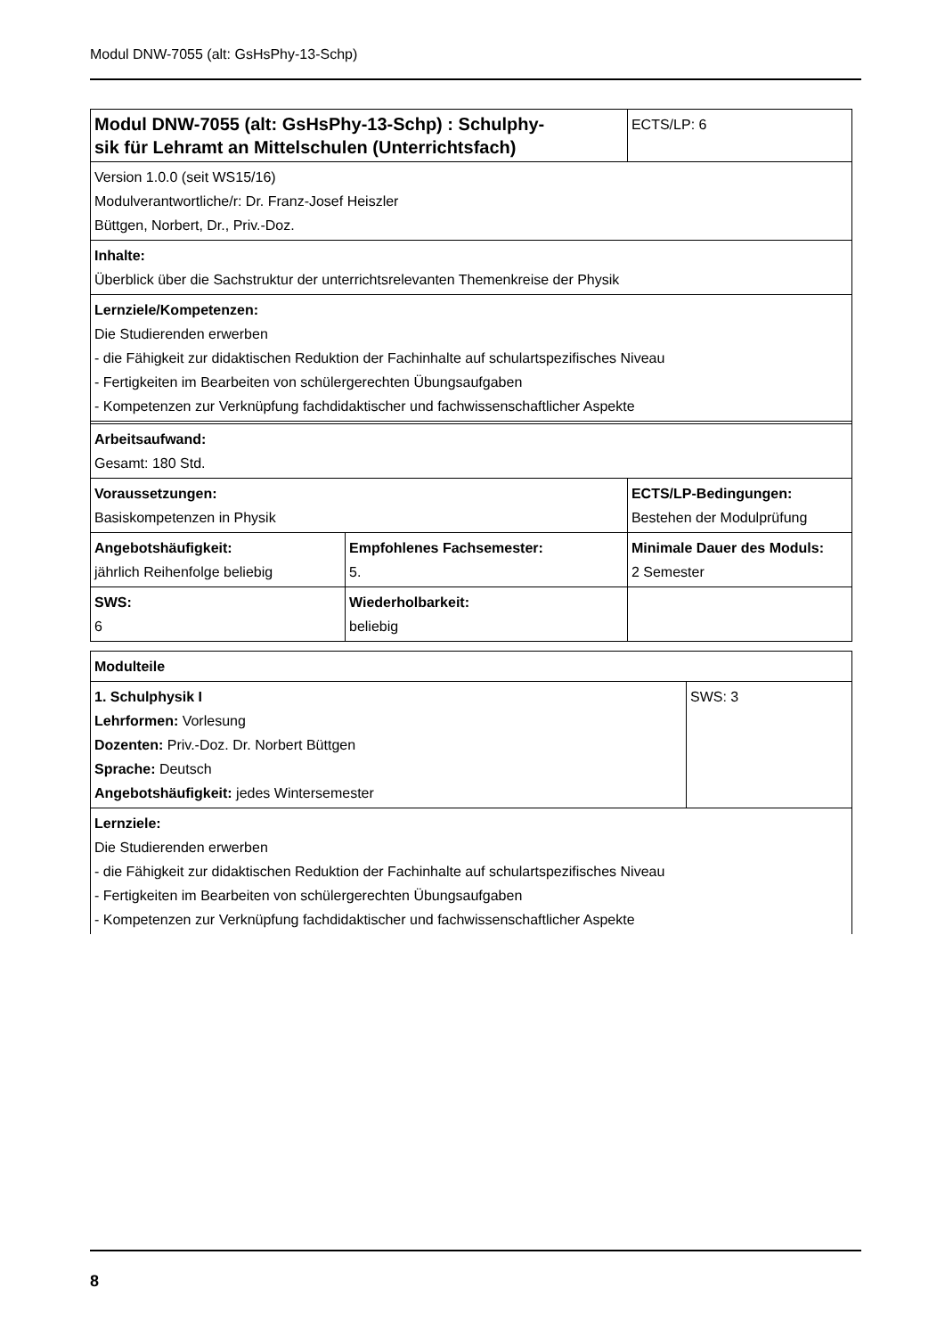Modul DNW-7055 (alt: GsHsPhy-13-Schp)
| Modul DNW-7055 (alt: GsHsPhy-13-Schp) : Schulphy- sik für Lehramt an Mittelschulen (Unterrichtsfach) | | ECTS/LP: 6 |
| Version 1.0.0 (seit WS15/16) Modulverantwortliche/r: Dr. Franz-Josef Heiszler Büttgen, Norbert, Dr., Priv.-Doz. | | |
| Inhalte: Überblick über die Sachstruktur der unterrichtsrelevanten Themenkreise der Physik | | |
| Lernziele/Kompetenzen: Die Studierenden erwerben - die Fähigkeit zur didaktischen Reduktion der Fachinhalte auf schulartspezifisches Niveau - Fertigkeiten im Bearbeiten von schülergerechten Übungsaufgaben - Kompetenzen zur Verknüpfung fachdidaktischer und fachwissenschaftlicher Aspekte | | |
| Arbeitsaufwand: Gesamt: 180 Std. | | |
| Voraussetzungen: Basiskompetenzen in Physik | | ECTS/LP-Bedingungen: Bestehen der Modulprüfung |
| Angebotshäufigkeit: jährlich Reihenfolge beliebig | Empfohlenes Fachsemester: 5. | Minimale Dauer des Moduls: 2 Semester |
| SWS: 6 | Wiederholbarkeit: beliebig | |
| Modulteile | |
| 1. Schulphysik I Lehrformen: Vorlesung Dozenten: Priv.-Doz. Dr. Norbert Büttgen Sprache: Deutsch Angebotshäufigkeit: jedes Wintersemester | SWS: 3 |
| Lernziele: Die Studierenden erwerben - die Fähigkeit zur didaktischen Reduktion der Fachinhalte auf schulartspezifisches Niveau - Fertigkeiten im Bearbeiten von schülergerechten Übungsaufgaben - Kompetenzen zur Verknüpfung fachdidaktischer und fachwissenschaftlicher Aspekte | |
8